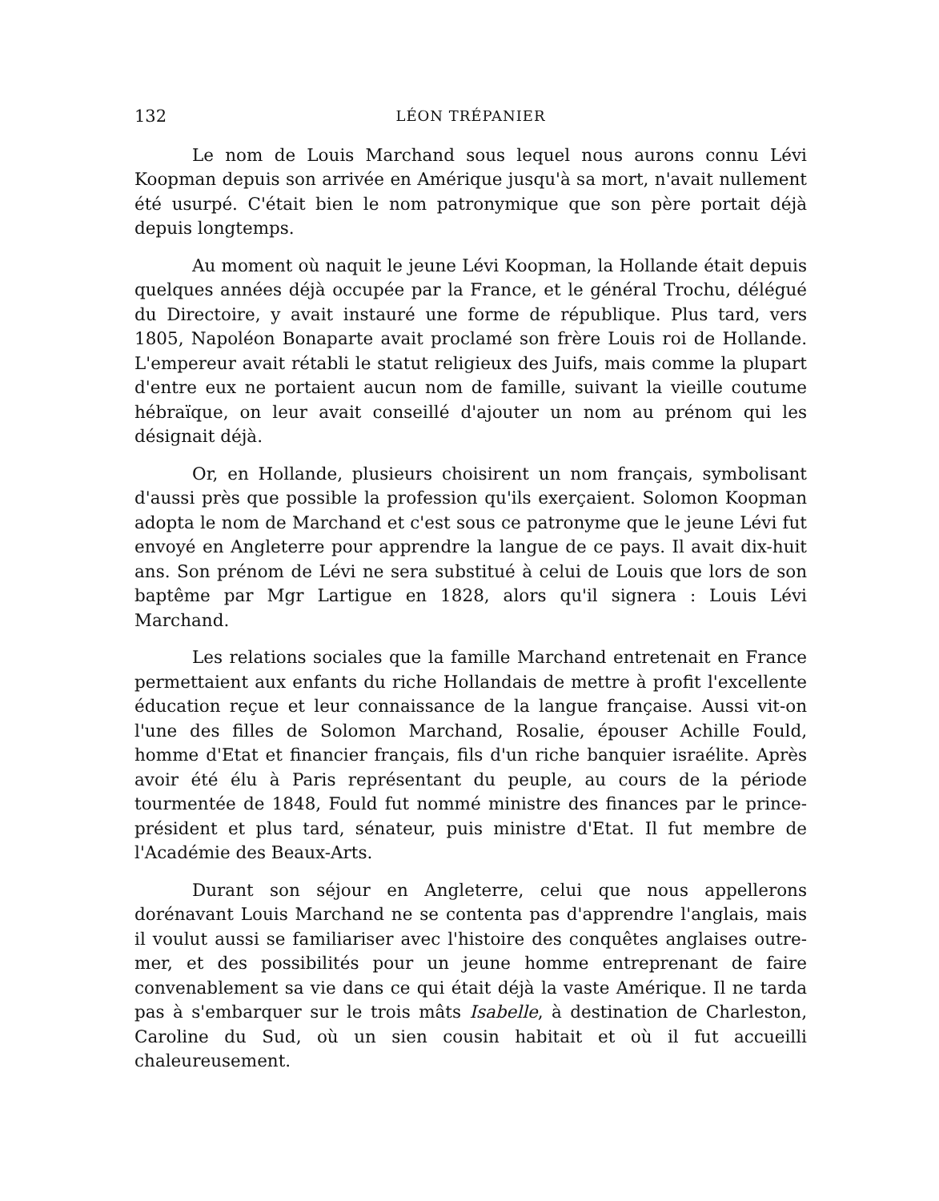132 LÉON TRÉPANIER
Le nom de Louis Marchand sous lequel nous aurons connu Lévi Koopman depuis son arrivée en Amérique jusqu'à sa mort, n'avait nullement été usurpé. C'était bien le nom patronymique que son père portait déjà depuis longtemps.
Au moment où naquit le jeune Lévi Koopman, la Hollande était depuis quelques années déjà occupée par la France, et le général Trochu, délégué du Directoire, y avait instauré une forme de république. Plus tard, vers 1805, Napoléon Bonaparte avait proclamé son frère Louis roi de Hollande. L'empereur avait rétabli le statut religieux des Juifs, mais comme la plupart d'entre eux ne portaient aucun nom de famille, suivant la vieille coutume hébraïque, on leur avait conseillé d'ajouter un nom au prénom qui les désignait déjà.
Or, en Hollande, plusieurs choisirent un nom français, symbolisant d'aussi près que possible la profession qu'ils exerçaient. Solomon Koopman adopta le nom de Marchand et c'est sous ce patronyme que le jeune Lévi fut envoyé en Angleterre pour apprendre la langue de ce pays. Il avait dix-huit ans. Son prénom de Lévi ne sera substitué à celui de Louis que lors de son baptême par Mgr Lartigue en 1828, alors qu'il signera : Louis Lévi Marchand.
Les relations sociales que la famille Marchand entretenait en France permettaient aux enfants du riche Hollandais de mettre à profit l'excellente éducation reçue et leur connaissance de la langue française. Aussi vit-on l'une des filles de Solomon Marchand, Rosalie, épouser Achille Fould, homme d'Etat et financier français, fils d'un riche banquier israélite. Après avoir été élu à Paris représentant du peuple, au cours de la période tourmentée de 1848, Fould fut nommé ministre des finances par le prince-président et plus tard, sénateur, puis ministre d'Etat. Il fut membre de l'Académie des Beaux-Arts.
Durant son séjour en Angleterre, celui que nous appellerons dorénavant Louis Marchand ne se contenta pas d'apprendre l'anglais, mais il voulut aussi se familiariser avec l'histoire des conquêtes anglaises outre-mer, et des possibilités pour un jeune homme entreprenant de faire convenablement sa vie dans ce qui était déjà la vaste Amérique. Il ne tarda pas à s'embarquer sur le trois mâts Isabelle, à destination de Charleston, Caroline du Sud, où un sien cousin habitait et où il fut accueilli chaleureusement.